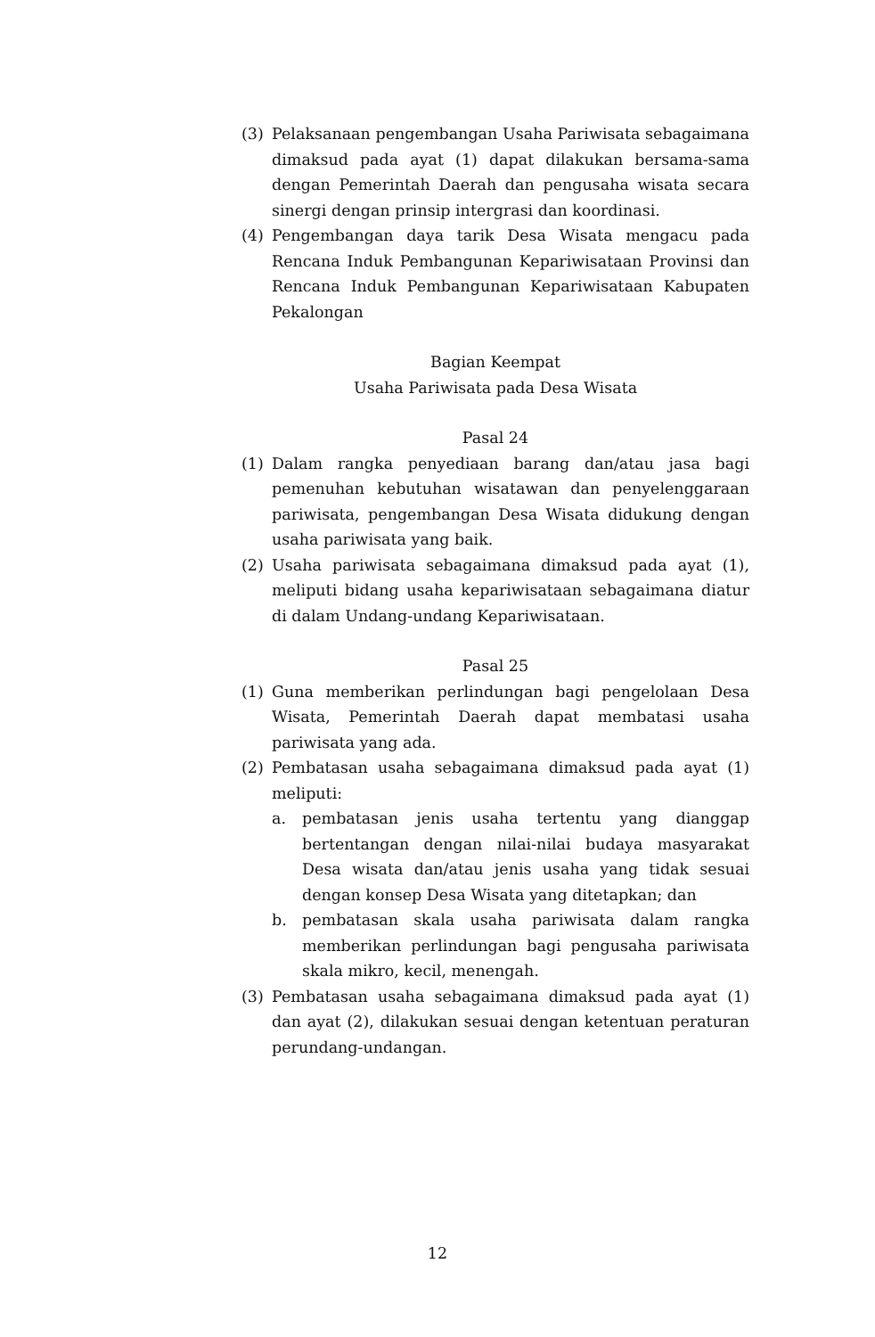(3) Pelaksanaan pengembangan Usaha Pariwisata sebagaimana dimaksud pada ayat (1) dapat dilakukan bersama-sama dengan Pemerintah Daerah dan pengusaha wisata secara sinergi dengan prinsip intergrasi dan koordinasi.
(4) Pengembangan daya tarik Desa Wisata mengacu pada Rencana Induk Pembangunan Kepariwisataan Provinsi dan Rencana Induk Pembangunan Kepariwisataan Kabupaten Pekalongan
Bagian Keempat
Usaha Pariwisata pada Desa Wisata
Pasal 24
(1) Dalam rangka penyediaan barang dan/atau jasa bagi pemenuhan kebutuhan wisatawan dan penyelenggaraan pariwisata, pengembangan Desa Wisata didukung dengan usaha pariwisata yang baik.
(2) Usaha pariwisata sebagaimana dimaksud pada ayat (1), meliputi bidang usaha kepariwisataan sebagaimana diatur di dalam Undang-undang Kepariwisataan.
Pasal 25
(1) Guna memberikan perlindungan bagi pengelolaan Desa Wisata, Pemerintah Daerah dapat membatasi usaha pariwisata yang ada.
(2) Pembatasan usaha sebagaimana dimaksud pada ayat (1) meliputi:
a. pembatasan jenis usaha tertentu yang dianggap bertentangan dengan nilai-nilai budaya masyarakat Desa wisata dan/atau jenis usaha yang tidak sesuai dengan konsep Desa Wisata yang ditetapkan; dan
b. pembatasan skala usaha pariwisata dalam rangka memberikan perlindungan bagi pengusaha pariwisata skala mikro, kecil, menengah.
(3) Pembatasan usaha sebagaimana dimaksud pada ayat (1) dan ayat (2), dilakukan sesuai dengan ketentuan peraturan perundang-undangan.
12